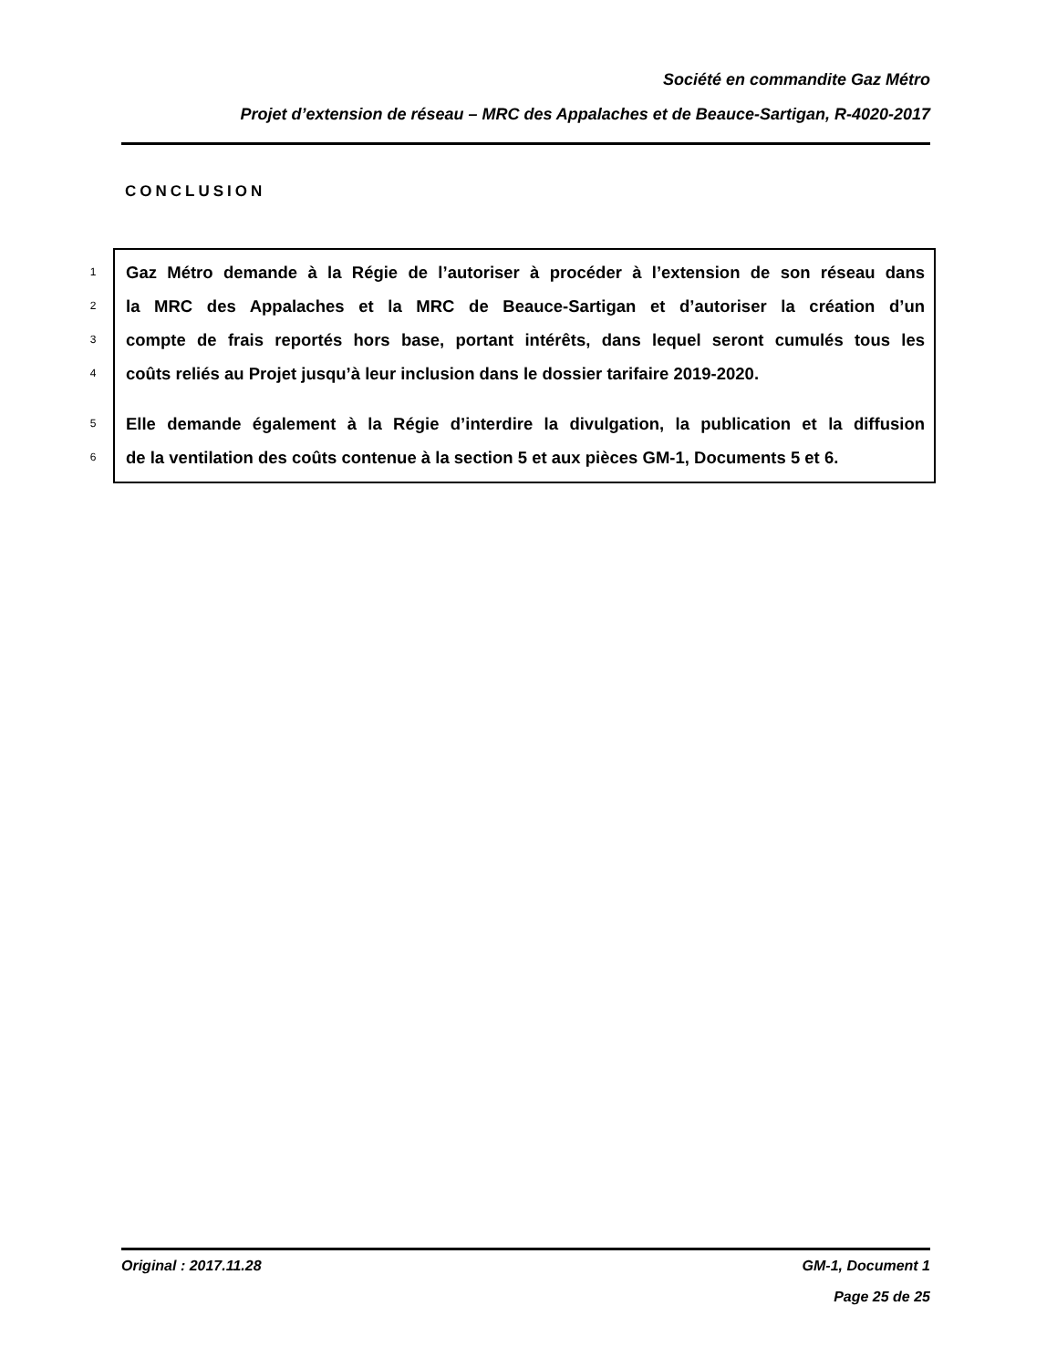Société en commandite Gaz Métro
Projet d’extension de réseau – MRC des Appalaches et de Beauce-Sartigan, R-4020-2017
CONCLUSION
1 Gaz Métro demande à la Régie de l’autoriser à procéder à l’extension de son réseau dans
2 la MRC des Appalaches et la MRC de Beauce-Sartigan et d’autoriser la création d’un
3 compte de frais reportés hors base, portant intérêts, dans lequel seront cumulés tous les
4 coûts reliés au Projet jusqu’à leur inclusion dans le dossier tarifaire 2019-2020.
5 Elle demande également à la Régie d’interdire la divulgation, la publication et la diffusion
6 de la ventilation des coûts contenue à la section 5 et aux pièces GM-1, Documents 5 et 6.
Original : 2017.11.28 GM-1, Document 1
Page 25 de 25